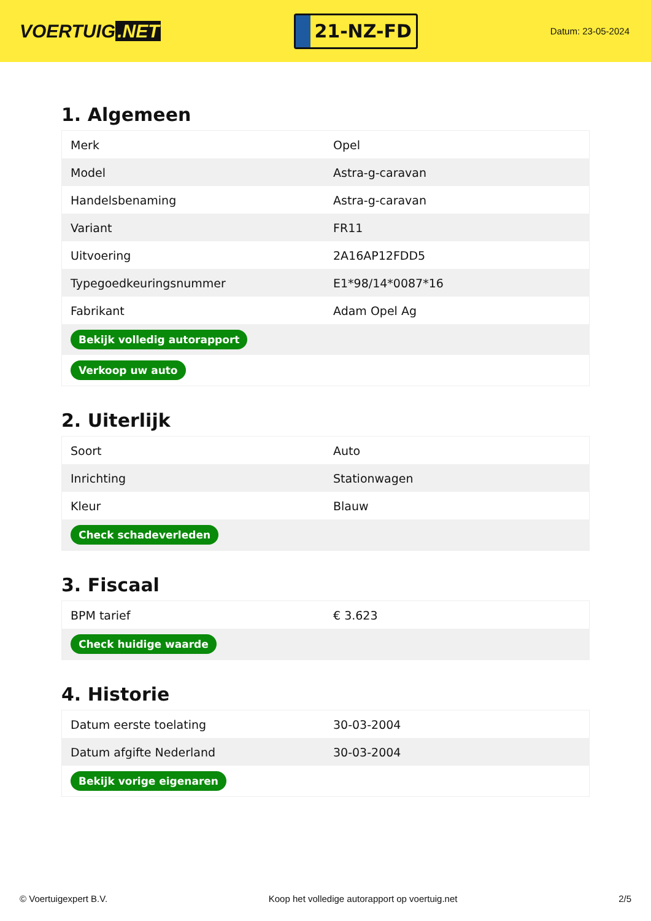VOERTUIG.NET
21-NZ-FD
Datum: 23-05-2024
1. Algemeen
| Merk | Opel |
| Model | Astra-g-caravan |
| Handelsbenaming | Astra-g-caravan |
| Variant | FR11 |
| Uitvoering | 2A16AP12FDD5 |
| Typegoedkeuringsnummer | E1*98/14*0087*16 |
| Fabrikant | Adam Opel Ag |
| Bekijk volledig autorapport | |
| Verkoop uw auto | |
2. Uiterlijk
| Soort | Auto |
| Inrichting | Stationwagen |
| Kleur | Blauw |
| Check schadeverleden | |
3. Fiscaal
| BPM tarief | € 3.623 |
| Check huidige waarde | |
4. Historie
| Datum eerste toelating | 30-03-2004 |
| Datum afgifte Nederland | 30-03-2004 |
| Bekijk vorige eigenaren | |
© Voertuigexpert B.V. Koop het volledige autorapport op voertuig.net 2/5